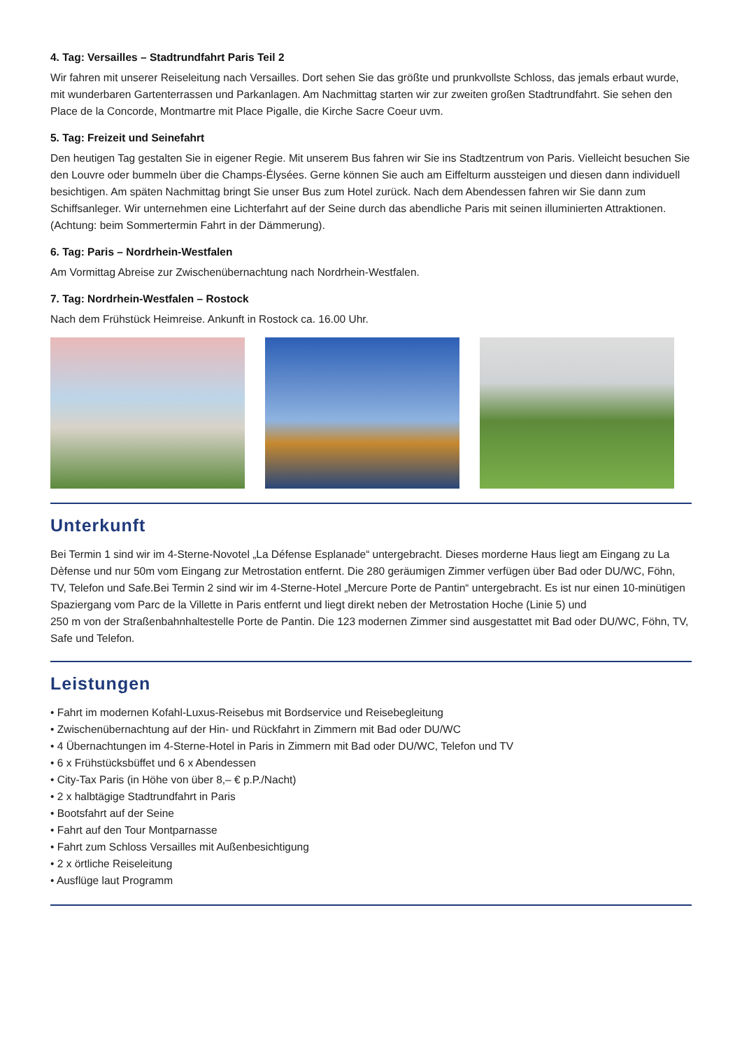4. Tag: Versailles – Stadtrundfahrt Paris Teil 2
Wir fahren mit unserer Reiseleitung nach Versailles. Dort sehen Sie das größte und prunkvollste Schloss, das jemals erbaut wurde, mit wunderbaren Gartenterrassen und Parkanlagen. Am Nachmittag starten wir zur zweiten großen Stadtrundfahrt. Sie sehen den Place de la Concorde, Montmartre mit Place Pigalle, die Kirche Sacre Coeur uvm.
5. Tag: Freizeit und Seinefahrt
Den heutigen Tag gestalten Sie in eigener Regie. Mit unserem Bus fahren wir Sie ins Stadtzentrum von Paris. Vielleicht besuchen Sie den Louvre oder bummeln über die Champs-Élysées. Gerne können Sie auch am Eiffelturm aussteigen und diesen dann individuell besichtigen. Am späten Nachmittag bringt Sie unser Bus zum Hotel zurück. Nach dem Abendessen fahren wir Sie dann zum Schiffsanleger. Wir unternehmen eine Lichterfahrt auf der Seine durch das abendliche Paris mit seinen illuminierten Attraktionen. (Achtung: beim Sommertermin Fahrt in der Dämmerung).
6. Tag: Paris – Nordrhein-Westfalen
Am Vormittag Abreise zur Zwischenübernachtung nach Nordrhein-Westfalen.
7. Tag: Nordrhein-Westfalen – Rostock
Nach dem Frühstück Heimreise. Ankunft in Rostock ca. 16.00 Uhr.
Unterkunft
Bei Termin 1 sind wir im 4-Sterne-Novotel „La Défense Esplanade“ untergebracht. Dieses morderne Haus liegt am Eingang zu La Dèfense und nur 50m vom Eingang zur Metrostation entfernt. Die 280 geräumigen Zimmer verfügen über Bad oder DU/WC, Föhn, TV, Telefon und Safe.Bei Termin 2 sind wir im 4-Sterne-Hotel „Mercure Porte de Pantin“ untergebracht. Es ist nur einen 10-minütigen Spaziergang vom Parc de la Villette in Paris entfernt und liegt direkt neben der Metrostation Hoche (Linie 5) und
250 m von der Straßenbahnhaltestelle Porte de Pantin. Die 123 modernen Zimmer sind ausgestattet mit Bad oder DU/WC, Föhn, TV, Safe und Telefon.
Leistungen
• Fahrt im modernen Kofahl-Luxus-Reisebus mit Bordservice und Reisebegleitung
• Zwischenübernachtung auf der Hin- und Rückfahrt in Zimmern mit Bad oder DU/WC
• 4 Übernachtungen im 4-Sterne-Hotel in Paris in Zimmern mit Bad oder DU/WC, Telefon und TV
• 6 x Frühstücksbüffet und 6 x Abendessen
• City-Tax Paris (in Höhe von über 8,– € p.P./Nacht)
• 2 x halbtägige Stadtrundfahrt in Paris
• Bootsfahrt auf der Seine
• Fahrt auf den Tour Montparnasse
• Fahrt zum Schloss Versailles mit Außenbesichtigung
• 2 x örtliche Reiseleitung
• Ausflüge laut Programm